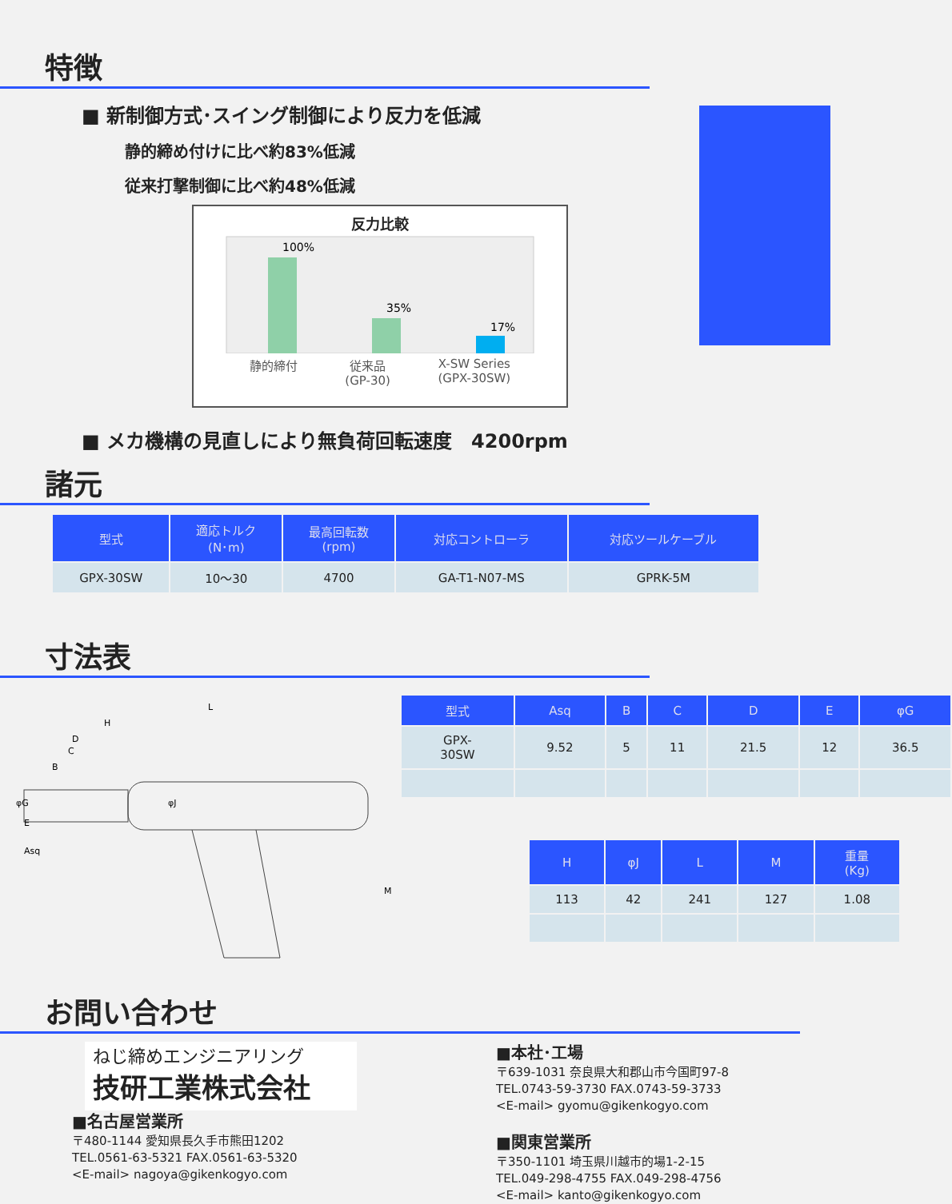特徴
■ 新制御方式･スイング制御により反力を低減
静的締め付けに比べ約83%低減
従来打撃制御に比べ約48%低減
反力比較
100%
35%
17%
静的締付 従来品
(GP-30) X-SW Series
(GPX-30SW)
■ メカ機構の見直しにより無負荷回転速度　4200rpm
諸元
| 型式 | 適応トルク (N･m) | 最高回転数 (rpm) | 対応コントローラ | 対応ツールケーブル |
| --- | --- | --- | --- | --- |
| GPX-30SW | 10～30 | 4700 | GA-T1-N07-MS | GPRK-5M |
寸法表
L
H
D
C
B
φG
E
Asq
φJ
M
| 型式 | Asq | B | C | D | E | φG |
| --- | --- | --- | --- | --- | --- | --- |
| GPX- 30SW | 9.52 | 5 | 11 | 21.5 | 12 | 36.5 |
| H | φJ | L | M | 重量 (Kg) |
| --- | --- | --- | --- | --- |
| 113 | 42 | 241 | 127 | 1.08 |
お問い合わせ
ねじ締めエンジニアリング
技研工業株式会社
■名古屋営業所
〒480-1144 愛知県長久手市熊田1202
TEL.0561-63-5321 FAX.0561-63-5320
<E-mail> nagoya@gikenkogyo.com
■本社･工場
〒639-1031 奈良県大和郡山市今国町97-8
TEL.0743-59-3730 FAX.0743-59-3733
<E-mail> gyomu@gikenkogyo.com
■関東営業所
〒350-1101 埼玉県川越市的場1-2-15
TEL.049-298-4755 FAX.049-298-4756
<E-mail> kanto@gikenkogyo.com